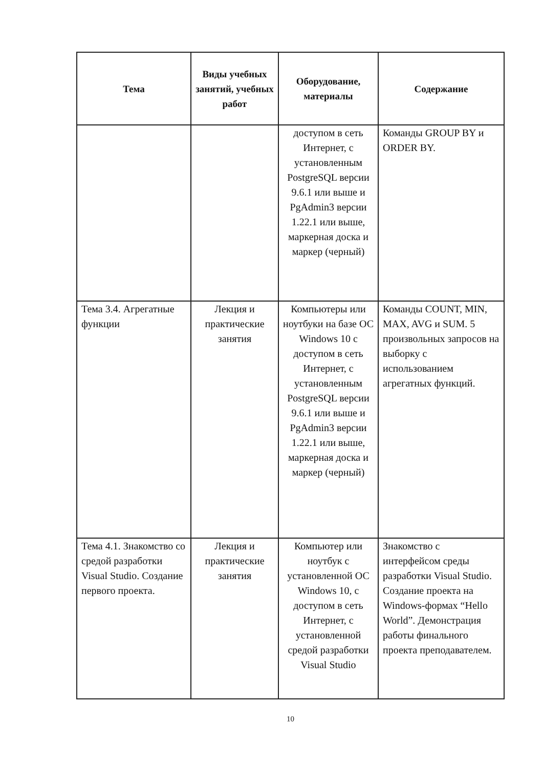| Тема | Виды учебных занятий, учебных работ | Оборудование, материалы | Содержание |
| --- | --- | --- | --- |
| | | доступом в сеть Интернет, с установленным PostgreSQL версии 9.6.1 или выше и PgAdmin3 версии 1.22.1 или выше, маркерная доска и маркер (черный) | Команды GROUP BY и ORDER BY. |
| Тема 3.4. Агрегатные функции | Лекция и практические занятия | Компьютеры или ноутбуки на базе ОС Windows 10 с доступом в сеть Интернет, с установленным PostgreSQL версии 9.6.1 или выше и PgAdmin3 версии 1.22.1 или выше, маркерная доска и маркер (черный) | Команды COUNT, MIN, MAX, AVG и SUM. 5 произвольных запросов на выборку с использованием агрегатных функций. |
| Тема 4.1. Знакомство со средой разработки Visual Studio. Создание первого проекта. | Лекция и практические занятия | Компьютер или ноутбук с установленной ОС Windows 10, с доступом в сеть Интернет, с установленной средой разработки Visual Studio | Знакомство с интерфейсом среды разработки Visual Studio. Создание проекта на Windows-формах “Hello World”. Демонстрация работы финального проекта преподавателем. |
10